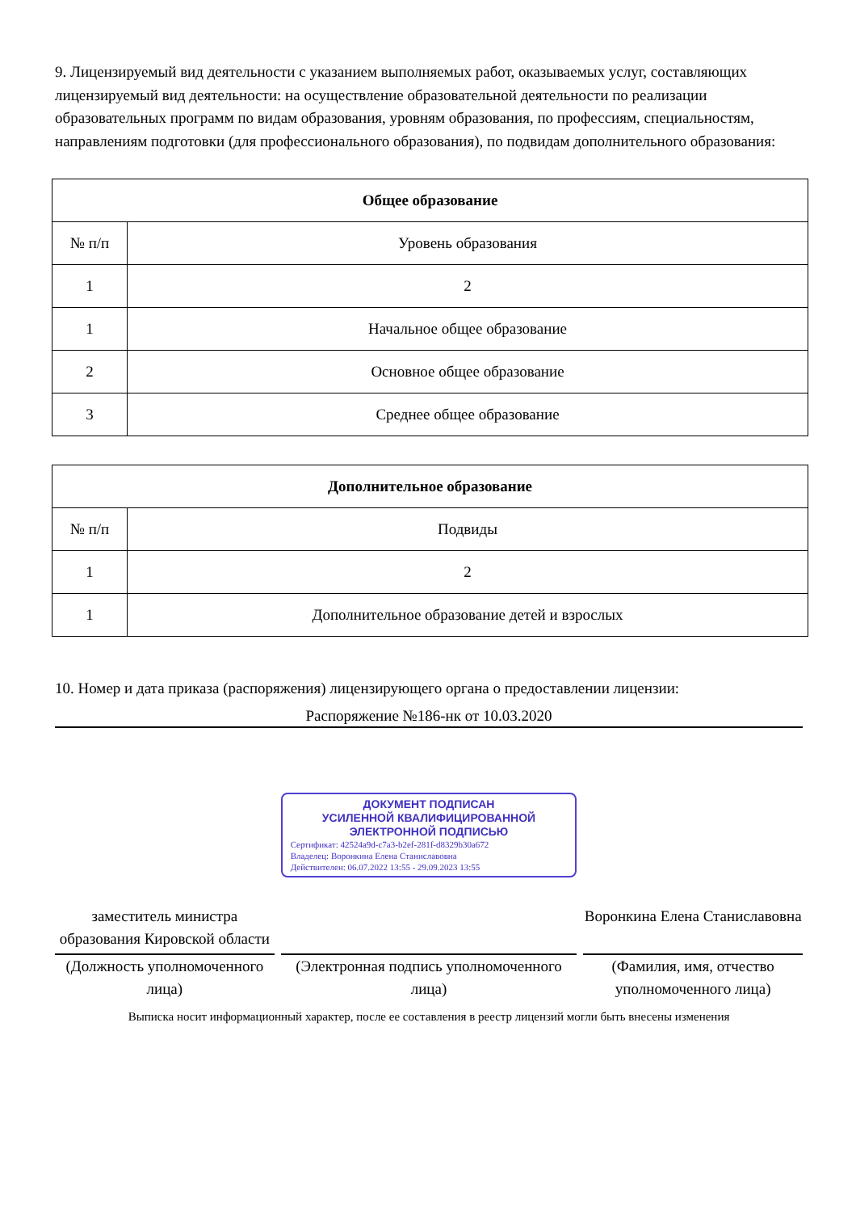9. Лицензируемый вид деятельности с указанием выполняемых работ, оказываемых услуг, составляющих лицензируемый вид деятельности: на осуществление образовательной деятельности по реализации образовательных программ по видам образования, уровням образования, по профессиям, специальностям, направлениям подготовки (для профессионального образования), по подвидам дополнительного образования:
| Общее образование | |
| --- | --- |
| № п/п | Уровень образования |
| 1 | 2 |
| 1 | Начальное общее образование |
| 2 | Основное общее образование |
| 3 | Среднее общее образование |
| Дополнительное образование | |
| --- | --- |
| № п/п | Подвиды |
| 1 | 2 |
| 1 | Дополнительное образование детей и взрослых |
10. Номер и дата приказа (распоряжения) лицензирующего органа о предоставлении лицензии:
Распоряжение №186-нк от 10.03.2020
заместитель министра образования Кировской области
(Должность уполномоченного лица)
ДОКУМЕНТ ПОДПИСАН
УСИЛЕННОЙ КВАЛИФИЦИРОВАННОЙ
ЭЛЕКТРОННОЙ ПОДПИСЬЮ
Сертификат: 42524a9d-c7a3-b2ef-281f-d8329b30a672
Владелец: Воронкина Елена Станиславовна
Действителен: 06.07.2022 13:55 - 29.09.2023 13:55
(Электронная подпись уполномоченного лица)
Воронкина Елена Станиславовна
(Фамилия, имя, отчество уполномоченного лица)
Выписка носит информационный характер, после ее составления в реестр лицензий могли быть внесены изменения